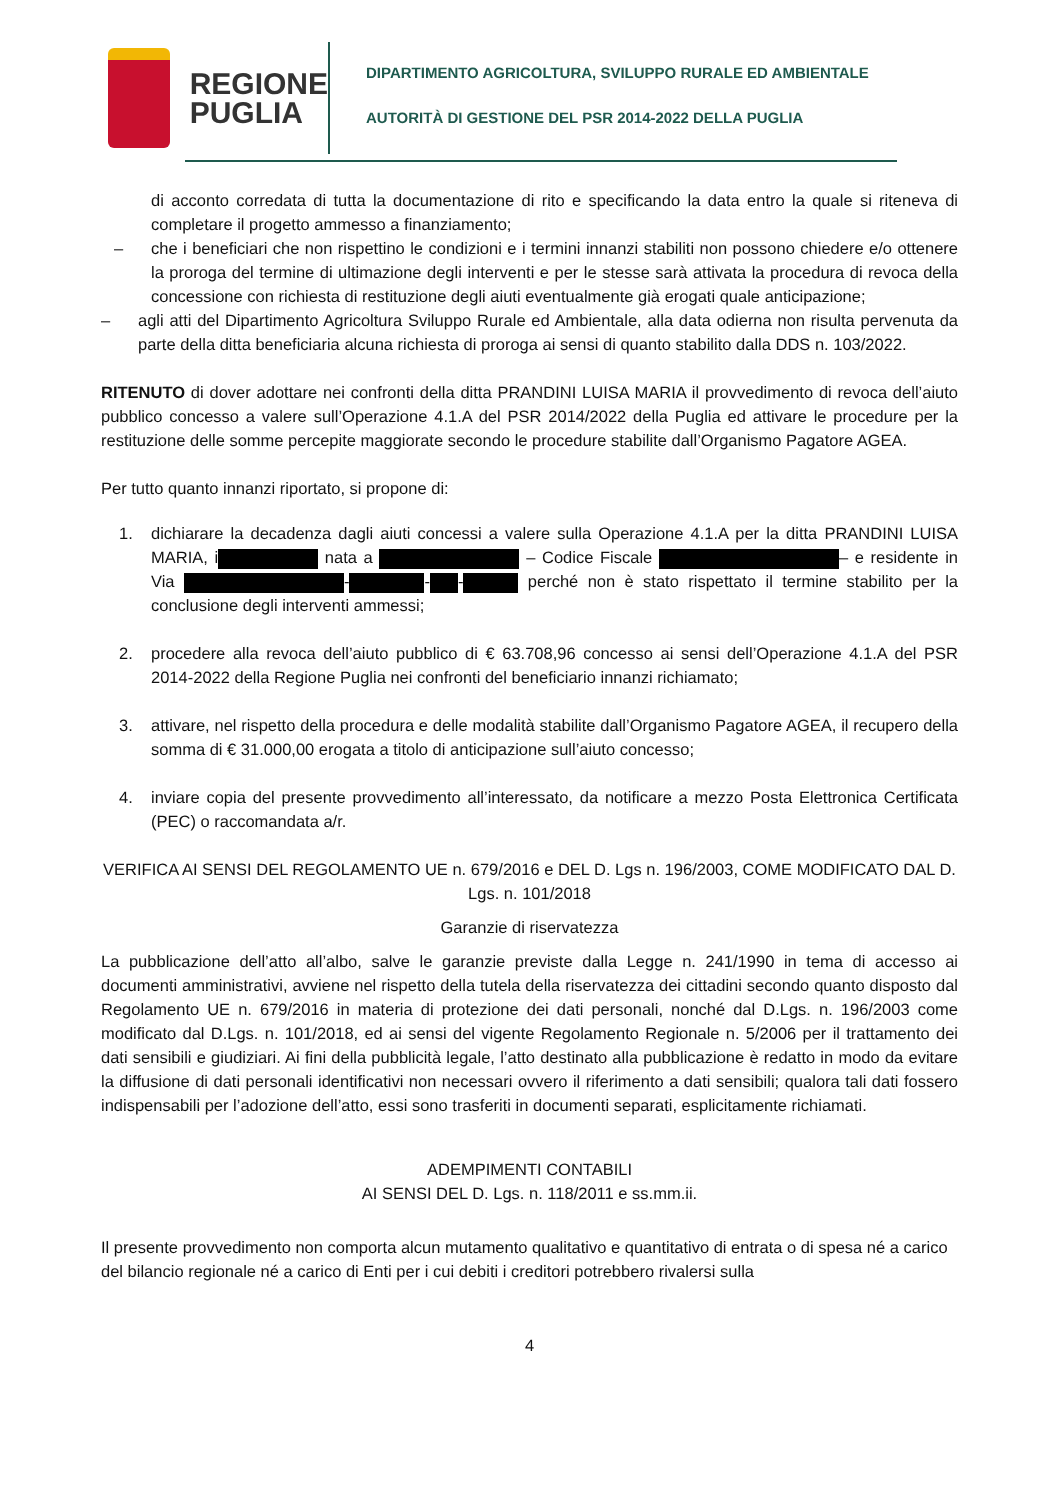REGIONE
PUGLIA
DIPARTIMENTO AGRICOLTURA, SVILUPPO RURALE ED AMBIENTALE
AUTORITÀ DI GESTIONE DEL PSR 2014-2022 DELLA PUGLIA
di acconto corredata di tutta la documentazione di rito e specificando la data entro la quale si riteneva di completare il progetto ammesso a finanziamento;
– che i beneficiari che non rispettino le condizioni e i termini innanzi stabiliti non possono chiedere e/o ottenere la proroga del termine di ultimazione degli interventi e per le stesse sarà attivata la procedura di revoca della concessione con richiesta di restituzione degli aiuti eventualmente già erogati quale anticipazione;
– agli atti del Dipartimento Agricoltura Sviluppo Rurale ed Ambientale, alla data odierna non risulta pervenuta da parte della ditta beneficiaria alcuna richiesta di proroga ai sensi di quanto stabilito dalla DDS n. 103/2022.
RITENUTO di dover adottare nei confronti della ditta PRANDINI LUISA MARIA il provvedimento di revoca dell’aiuto pubblico concesso a valere sull’Operazione 4.1.A del PSR 2014/2022 della Puglia ed attivare le procedure per la restituzione delle somme percepite maggiorate secondo le procedure stabilite dall’Organismo Pagatore AGEA.
Per tutto quanto innanzi riportato, si propone di:
1. dichiarare la decadenza dagli aiuti concessi a valere sulla Operazione 4.1.A per la ditta PRANDINI LUISA MARIA, i nata a – Codice Fiscale – e residente in Via - - - perché non è stato rispettato il termine stabilito per la conclusione degli interventi ammessi;
2. procedere alla revoca dell’aiuto pubblico di € 63.708,96 concesso ai sensi dell’Operazione 4.1.A del PSR 2014-2022 della Regione Puglia nei confronti del beneficiario innanzi richiamato;
3. attivare, nel rispetto della procedura e delle modalità stabilite dall’Organismo Pagatore AGEA, il recupero della somma di € 31.000,00 erogata a titolo di anticipazione sull’aiuto concesso;
4. inviare copia del presente provvedimento all’interessato, da notificare a mezzo Posta Elettronica Certificata (PEC) o raccomandata a/r.
VERIFICA AI SENSI DEL REGOLAMENTO UE n. 679/2016 e DEL D. Lgs n. 196/2003, COME MODIFICATO DAL D. Lgs. n. 101/2018
Garanzie di riservatezza
La pubblicazione dell’atto all’albo, salve le garanzie previste dalla Legge n. 241/1990 in tema di accesso ai documenti amministrativi, avviene nel rispetto della tutela della riservatezza dei cittadini secondo quanto disposto dal Regolamento UE n. 679/2016 in materia di protezione dei dati personali, nonché dal D.Lgs. n. 196/2003 come modificato dal D.Lgs. n. 101/2018, ed ai sensi del vigente Regolamento Regionale n. 5/2006 per il trattamento dei dati sensibili e giudiziari. Ai fini della pubblicità legale, l’atto destinato alla pubblicazione è redatto in modo da evitare la diffusione di dati personali identificativi non necessari ovvero il riferimento a dati sensibili; qualora tali dati fossero indispensabili per l’adozione dell’atto, essi sono trasferiti in documenti separati, esplicitamente richiamati.
ADEMPIMENTI CONTABILI
AI SENSI DEL D. Lgs. n. 118/2011 e ss.mm.ii.
Il presente provvedimento non comporta alcun mutamento qualitativo e quantitativo di entrata o di spesa né a carico del bilancio regionale né a carico di Enti per i cui debiti i creditori potrebbero rivalersi sulla
4